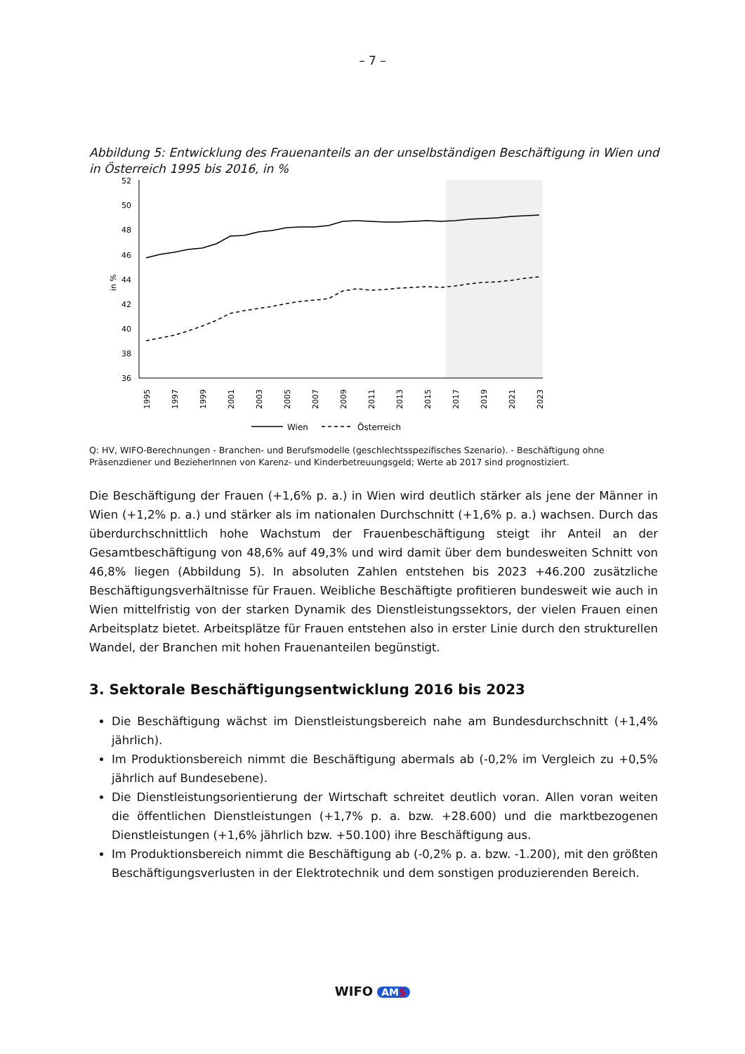– 7 –
Abbildung 5: Entwicklung des Frauenanteils an der unselbständigen Beschäftigung in Wien und in Österreich 1995 bis 2016, in %
52
50
48
46
44
42
40
38
36
in %
1995
1997
1999
2001
2003
2005
2007
2009
2011
2013
2015
2017
2019
2021
2023
Wien
Österreich
Q: HV, WIFO-Berechnungen - Branchen- und Berufsmodelle (geschlechtsspezifisches Szenario). - Beschäftigung ohne Präsenzdiener und BezieherInnen von Karenz- und Kinderbetreuungsgeld; Werte ab 2017 sind prognostiziert.
Die Beschäftigung der Frauen (+1,6% p. a.) in Wien wird deutlich stärker als jene der Männer in Wien (+1,2% p. a.) und stärker als im nationalen Durchschnitt (+1,6% p. a.) wachsen. Durch das überdurchschnittlich hohe Wachstum der Frauenbeschäftigung steigt ihr Anteil an der Gesamtbeschäftigung von 48,6% auf 49,3% und wird damit über dem bundesweiten Schnitt von 46,8% liegen (Abbildung 5). In absoluten Zahlen entstehen bis 2023 +46.200 zusätzliche Beschäftigungsverhältnisse für Frauen. Weibliche Beschäftigte profitieren bundesweit wie auch in Wien mittelfristig von der starken Dynamik des Dienstleistungssektors, der vielen Frauen einen Arbeitsplatz bietet. Arbeitsplätze für Frauen entstehen also in erster Linie durch den strukturellen Wandel, der Branchen mit hohen Frauenanteilen begünstigt.
3. Sektorale Beschäftigungsentwicklung 2016 bis 2023
Die Beschäftigung wächst im Dienstleistungsbereich nahe am Bundesdurchschnitt (+1,4% jährlich).
Im Produktionsbereich nimmt die Beschäftigung abermals ab (-0,2% im Vergleich zu +0,5% jährlich auf Bundesebene).
Die Dienstleistungsorientierung der Wirtschaft schreitet deutlich voran. Allen voran weiten die öffentlichen Dienstleistungen (+1,7% p. a. bzw. +28.600) und die marktbezogenen Dienstleistungen (+1,6% jährlich bzw. +50.100) ihre Beschäftigung aus.
Im Produktionsbereich nimmt die Beschäftigung ab (-0,2% p. a. bzw. -1.200), mit den größten Beschäftigungsverlusten in der Elektrotechnik und dem sonstigen produzierenden Bereich.
WIFO AMS